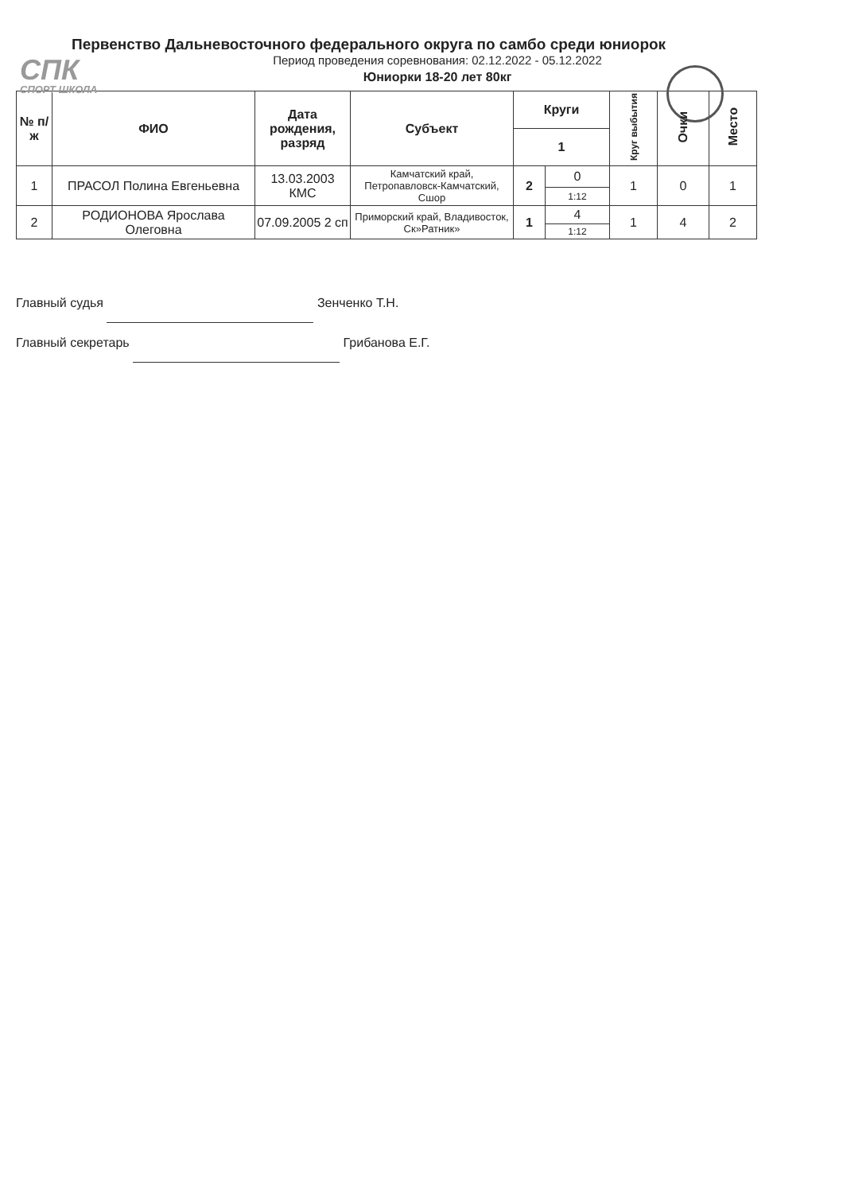СПК
СПОРТ ШКОЛА
Первенство Дальневосточного федерального округа по самбо среди юниорок
Период проведения соревнования: 02.12.2022 - 05.12.2022
Юниорки 18-20 лет 80кг
| № п/ж | ФИО | Дата рождения, разряд | Субъект | Круги | | Круг выбытия | Очки | Место |
| --- | --- | --- | --- | --- | --- | --- | --- | --- |
| | | | | 1 | | | | |
| 1 | ПРАСОЛ Полина Евгеньевна | 13.03.2003 КМС | Камчатский край, Петропавловск-Камчатский, Сшор | 2 | 0 | 1 | 0 | 1 |
| | | | | | 1:12 | | | |
| 2 | РОДИОНОВА Ярослава Олеговна | 07.09.2005 2 сп | Приморский край, Владивосток, Ск»Ратник» | 1 | 4 | 1 | 4 | 2 |
| | | | | | 1:12 | | | |
Главный судья Зенченко Т.Н.
Главный секретарь Грибанова Е.Г.